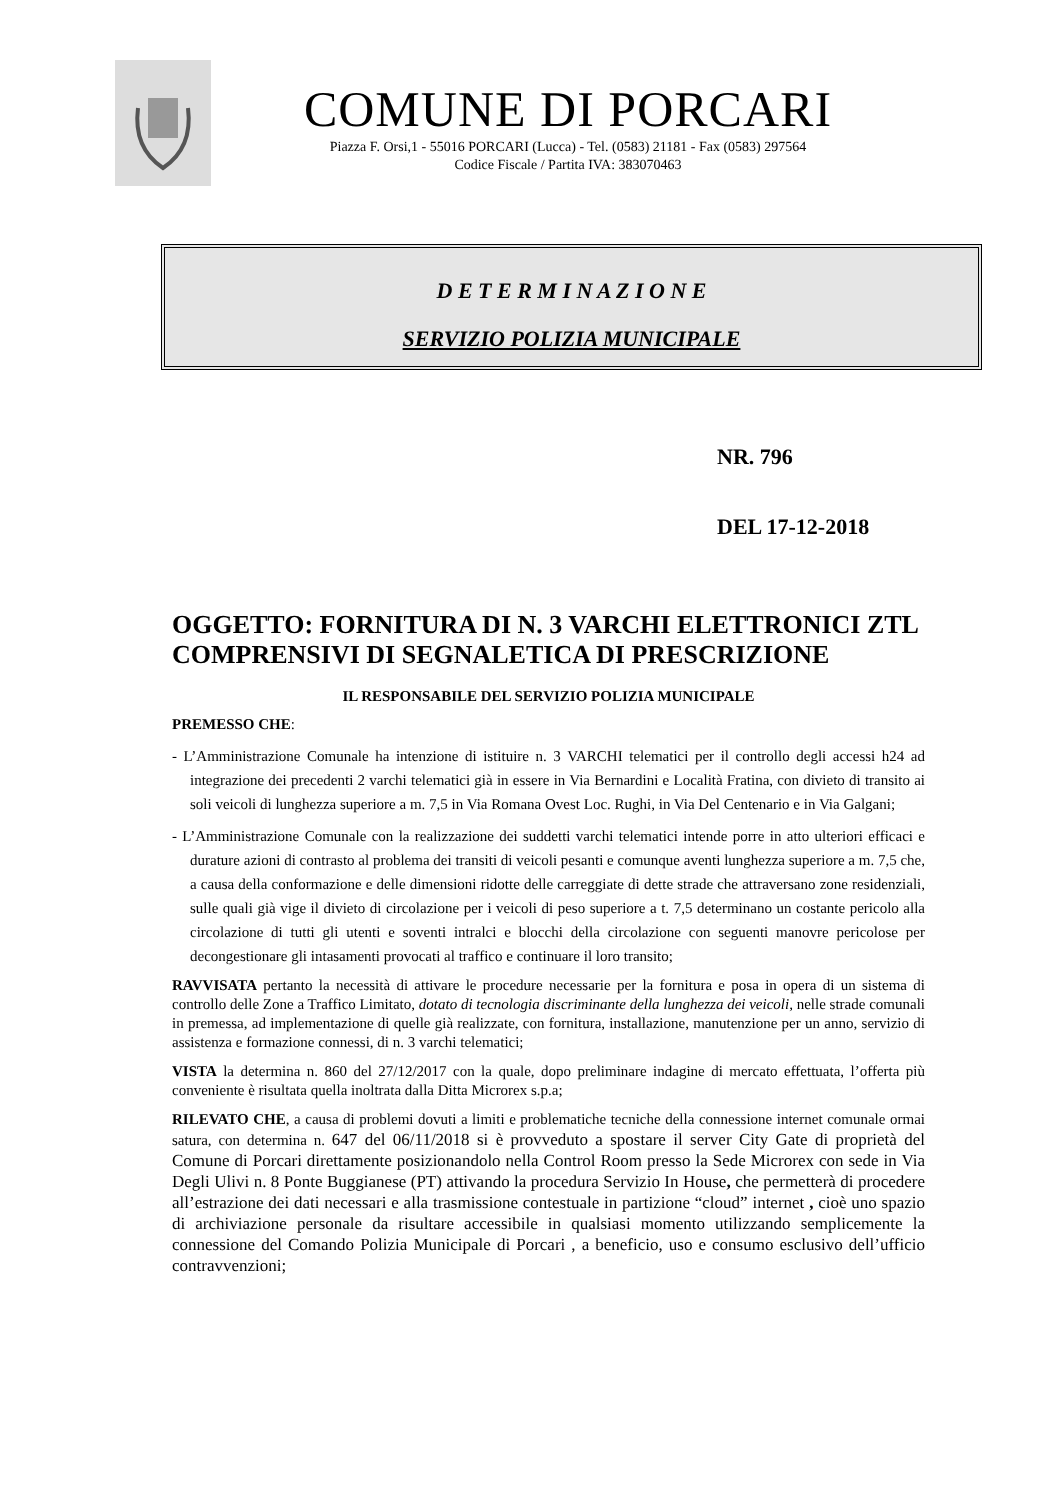COMUNE DI PORCARI
Piazza F. Orsi,1 - 55016 PORCARI (Lucca) - Tel. (0583) 21181 - Fax (0583) 297564
Codice Fiscale / Partita IVA: 383070463
D E T E R M I N A Z I O N E
SERVIZIO POLIZIA MUNICIPALE
NR. 796
DEL 17-12-2018
OGGETTO: FORNITURA DI N. 3 VARCHI ELETTRONICI ZTL COMPRENSIVI DI SEGNALETICA DI PRESCRIZIONE
IL RESPONSABILE DEL SERVIZIO POLIZIA MUNICIPALE
PREMESSO CHE:
- L’Amministrazione Comunale ha intenzione di istituire n. 3 VARCHI telematici per il controllo degli accessi h24 ad integrazione dei precedenti 2 varchi telematici già in essere in Via Bernardini e Località Fratina, con divieto di transito ai soli veicoli di lunghezza superiore a m. 7,5 in Via Romana Ovest Loc. Rughi, in Via Del Centenario e in Via Galgani;
- L’Amministrazione Comunale con la realizzazione dei suddetti varchi telematici intende porre in atto ulteriori efficaci e durature azioni di contrasto al problema dei transiti di veicoli pesanti e comunque aventi lunghezza superiore a m. 7,5 che, a causa della conformazione e delle dimensioni ridotte delle carreggiate di dette strade che attraversano zone residenziali, sulle quali già vige il divieto di circolazione per i veicoli di peso superiore a t. 7,5 determinano un costante pericolo alla circolazione di tutti gli utenti e soventi intralci e blocchi della circolazione con seguenti manovre pericolose per decongestionare gli intasamenti provocati al traffico e continuare il loro transito;
RAVVISATA pertanto la necessità di attivare le procedure necessarie per la fornitura e posa in opera di un sistema di controllo delle Zone a Traffico Limitato, dotato di tecnologia discriminante della lunghezza dei veicoli, nelle strade comunali in premessa, ad implementazione di quelle già realizzate, con fornitura, installazione, manutenzione per un anno, servizio di assistenza e formazione connessi, di n. 3 varchi telematici;
VISTA la determina n. 860 del 27/12/2017 con la quale, dopo preliminare indagine di mercato effettuata, l’offerta più conveniente è risultata quella inoltrata dalla Ditta Microrex s.p.a;
RILEVATO CHE, a causa di problemi dovuti a limiti e problematiche tecniche della connessione internet comunale ormai satura, con determina n. 647 del 06/11/2018 si è provveduto a spostare il server City Gate di proprietà del Comune di Porcari direttamente posizionandolo nella Control Room presso la Sede Microrex con sede in Via Degli Ulivi n. 8 Ponte Buggianese (PT) attivando la procedura Servizio In House, che permetterà di procedere all’estrazione dei dati necessari e alla trasmissione contestuale in partizione “cloud” internet , cioè uno spazio di archiviazione personale da risultare accessibile in qualsiasi momento utilizzando semplicemente la connessione del Comando Polizia Municipale di Porcari , a beneficio, uso e consumo esclusivo dell’ufficio contravvenzioni;